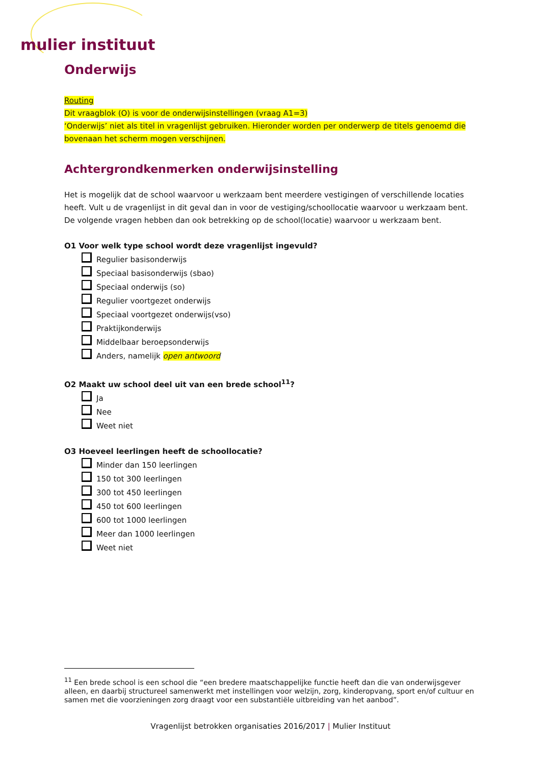mulier instituut
Onderwijs
Routing
Dit vraagblok (O) is voor de onderwijsinstellingen (vraag A1=3)
‘Onderwijs’ niet als titel in vragenlijst gebruiken. Hieronder worden per onderwerp de titels genoemd die bovenaan het scherm mogen verschijnen.
Achtergrondkenmerken onderwijsinstelling
Het is mogelijk dat de school waarvoor u werkzaam bent meerdere vestigingen of verschillende locaties heeft. Vult u de vragenlijst in dit geval dan in voor de vestiging/schoollocatie waarvoor u werkzaam bent. De volgende vragen hebben dan ook betrekking op de school(locatie) waarvoor u werkzaam bent.
O1 Voor welk type school wordt deze vragenlijst ingevuld?
Regulier basisonderwijs
Speciaal basisonderwijs (sbao)
Speciaal onderwijs (so)
Regulier voortgezet onderwijs
Speciaal voortgezet onderwijs(vso)
Praktijkonderwijs
Middelbaar beroepsonderwijs
Anders, namelijk open antwoord
O2 Maakt uw school deel uit van een brede school<sup>11</sup>?
Ja
Nee
Weet niet
O3 Hoeveel leerlingen heeft de schoollocatie?
Minder dan 150 leerlingen
150 tot 300 leerlingen
300 tot 450 leerlingen
450 tot 600 leerlingen
600 tot 1000 leerlingen
Meer dan 1000 leerlingen
Weet niet
<sup>11</sup> Een brede school is een school die “een bredere maatschappelijke functie heeft dan die van onderwijsgever alleen, en daarbij structureel samenwerkt met instellingen voor welzijn, zorg, kinderopvang, sport en/of cultuur en samen met die voorzieningen zorg draagt voor een substantiële uitbreiding van het aanbod”.
Vragenlijst betrokken organisaties 2016/2017 | Mulier Instituut